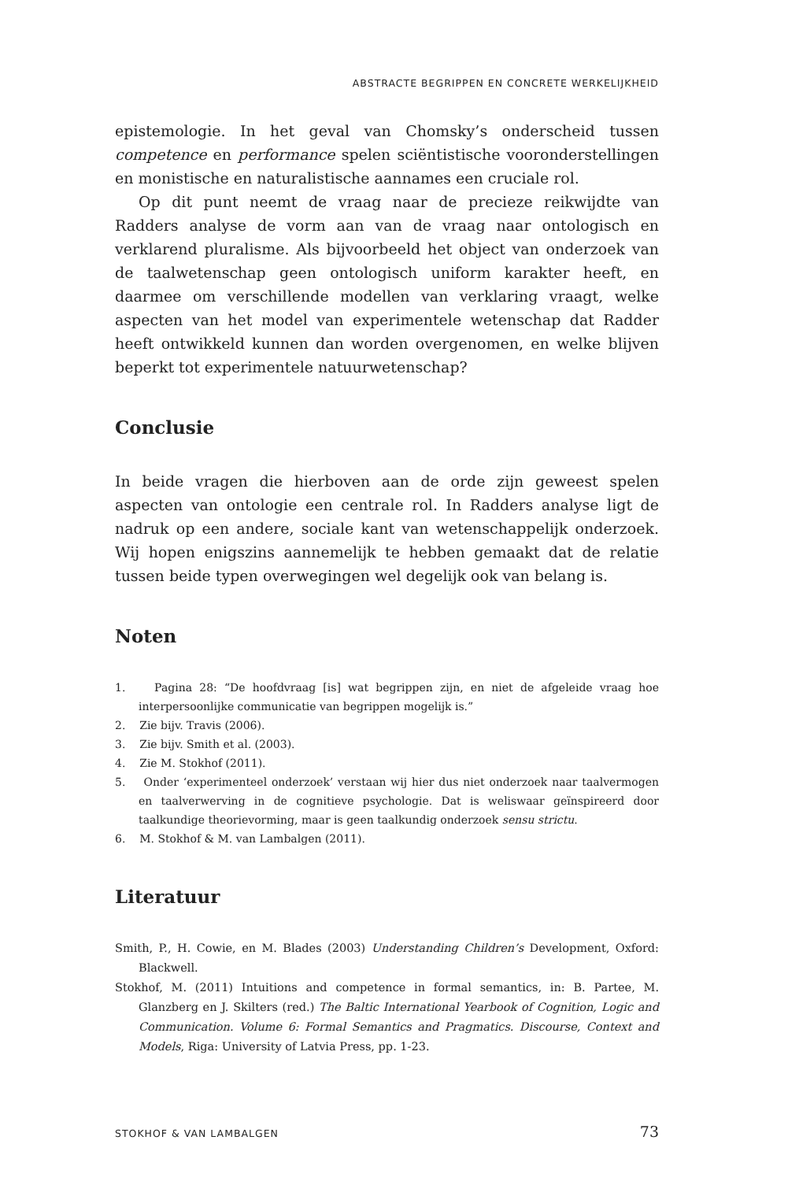ABSTRACTE BEGRIPPEN EN CONCRETE WERKELIJKHEID
epistemologie. In het geval van Chomsky’s onderscheid tussen competence en performance spelen sciëntistische vooronderstellingen en monistische en naturalistische aannames een cruciale rol.
Op dit punt neemt de vraag naar de precieze reikwijdte van Radders analyse de vorm aan van de vraag naar ontologisch en verklarend pluralisme. Als bijvoorbeeld het object van onderzoek van de taalwetenschap geen ontologisch uniform karakter heeft, en daarmee om verschillende modellen van verklaring vraagt, welke aspecten van het model van experimentele wetenschap dat Radder heeft ontwikkeld kunnen dan worden overgenomen, en welke blijven beperkt tot experimentele natuurwetenschap?
Conclusie
In beide vragen die hierboven aan de orde zijn geweest spelen aspecten van ontologie een centrale rol. In Radders analyse ligt de nadruk op een andere, sociale kant van wetenschappelijk onderzoek. Wij hopen enigszins aannemelijk te hebben gemaakt dat de relatie tussen beide typen overwegingen wel degelijk ook van belang is.
Noten
1. Pagina 28: “De hoofdvraag [is] wat begrippen zijn, en niet de afgeleide vraag hoe interpersoonlijke communicatie van begrippen mogelijk is.”
2. Zie bijv. Travis (2006).
3. Zie bijv. Smith et al. (2003).
4. Zie M. Stokhof (2011).
5. Onder ‘experimenteel onderzoek’ verstaan wij hier dus niet onderzoek naar taalvermogen en taalverwerving in de cognitieve psychologie. Dat is weliswaar geïnspireerd door taalkundige theorievorming, maar is geen taalkundig onderzoek sensu strictu.
6. M. Stokhof & M. van Lambalgen (2011).
Literatuur
Smith, P., H. Cowie, en M. Blades (2003) Understanding Children’s Development, Oxford: Blackwell.
Stokhof, M. (2011) Intuitions and competence in formal semantics, in: B. Partee, M. Glanzberg en J. Skilters (red.) The Baltic International Yearbook of Cognition, Logic and Communication. Volume 6: Formal Semantics and Pragmatics. Discourse, Context and Models, Riga: University of Latvia Press, pp. 1-23.
STOKHOF & VAN LAMBALGEN 73